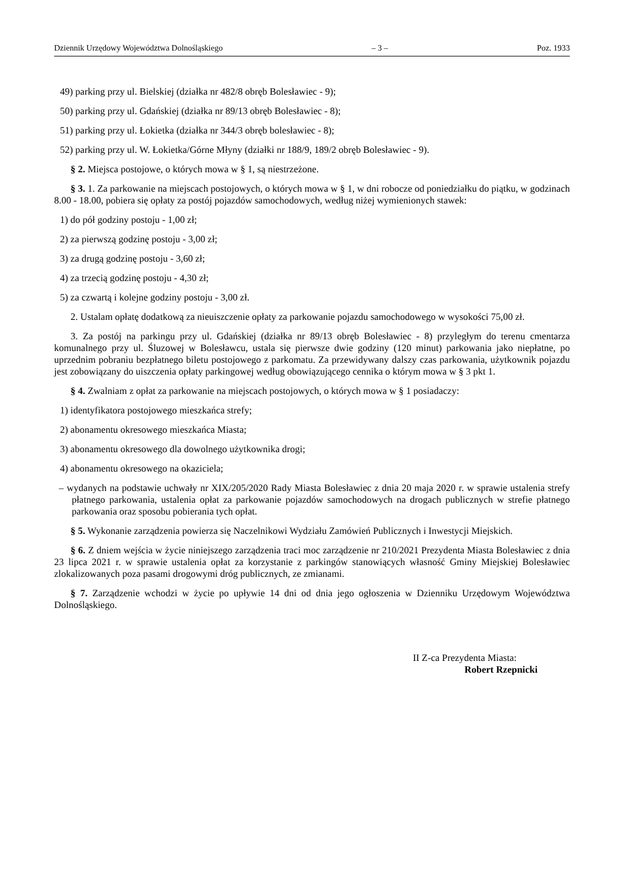Dziennik Urzędowy Województwa Dolnośląskiego – 3 – Poz. 1933
49) parking przy ul. Bielskiej (działka nr 482/8 obręb Bolesławiec - 9);
50) parking przy ul. Gdańskiej (działka nr 89/13 obręb Bolesławiec - 8);
51) parking przy ul. Łokietka (działka nr 344/3 obręb bolesławiec - 8);
52) parking przy ul. W. Łokietka/Górne Młyny (działki nr 188/9, 189/2 obręb Bolesławiec - 9).
§ 2. Miejsca postojowe, o których mowa w § 1, są niestrzeżone.
§ 3. 1. Za parkowanie na miejscach postojowych, o których mowa w § 1, w dni robocze od poniedziałku do piątku, w godzinach 8.00 - 18.00, pobiera się opłaty za postój pojazdów samochodowych, według niżej wymienionych stawek:
1) do pół godziny postoju - 1,00 zł;
2) za pierwszą godzinę postoju - 3,00 zł;
3) za drugą godzinę postoju - 3,60 zł;
4) za trzecią godzinę postoju - 4,30 zł;
5) za czwartą i kolejne godziny postoju - 3,00 zł.
2. Ustalam opłatę dodatkową za nieuiszczenie opłaty za parkowanie pojazdu samochodowego w wysokości 75,00 zł.
3. Za postój na parkingu przy ul. Gdańskiej (działka nr 89/13 obręb Bolesławiec - 8) przyległym do terenu cmentarza komunalnego przy ul. Śluzowej w Bolesławcu, ustala się pierwsze dwie godziny (120 minut) parkowania jako niepłatne, po uprzednim pobraniu bezpłatnego biletu postojowego z parkomatu. Za przewidywany dalszy czas parkowania, użytkownik pojazdu jest zobowiązany do uiszczenia opłaty parkingowej według obowiązującego cennika o którym mowa w § 3 pkt 1.
§ 4. Zwalniam z opłat za parkowanie na miejscach postojowych, o których mowa w § 1 posiadaczy:
1) identyfikatora postojowego mieszkańca strefy;
2) abonamentu okresowego mieszkańca Miasta;
3) abonamentu okresowego dla dowolnego użytkownika drogi;
4) abonamentu okresowego na okaziciela;
– wydanych na podstawie uchwały nr XIX/205/2020 Rady Miasta Bolesławiec z dnia 20 maja 2020 r. w sprawie ustalenia strefy płatnego parkowania, ustalenia opłat za parkowanie pojazdów samochodowych na drogach publicznych w strefie płatnego parkowania oraz sposobu pobierania tych opłat.
§ 5. Wykonanie zarządzenia powierza się Naczelnikowi Wydziału Zamówień Publicznych i Inwestycji Miejskich.
§ 6. Z dniem wejścia w życie niniejszego zarządzenia traci moc zarządzenie nr 210/2021 Prezydenta Miasta Bolesławiec z dnia 23 lipca 2021 r. w sprawie ustalenia opłat za korzystanie z parkingów stanowiących własność Gminy Miejskiej Bolesławiec zlokalizowanych poza pasami drogowymi dróg publicznych, ze zmianami.
§ 7. Zarządzenie wchodzi w życie po upływie 14 dni od dnia jego ogłoszenia w Dzienniku Urzędowym Województwa Dolnośląskiego.
II Z-ca Prezydenta Miasta:
Robert Rzepnicki